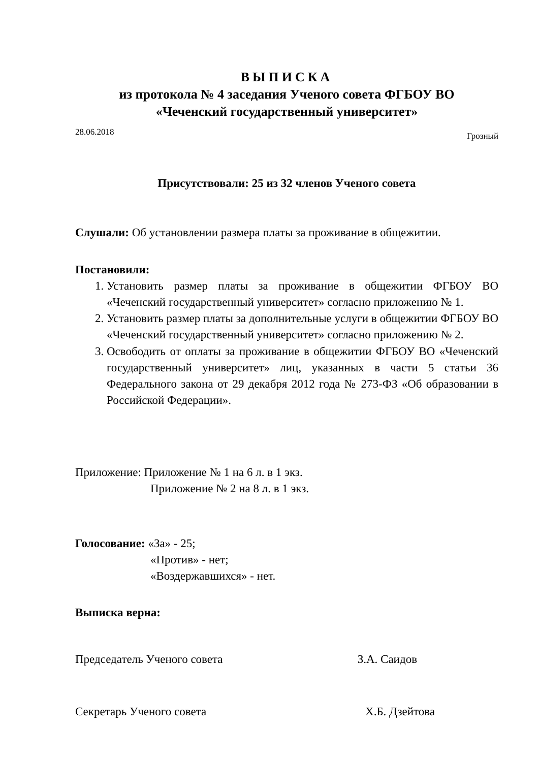ВЫПИСКА
из протокола № 4 заседания Ученого совета ФГБОУ ВО
«Чеченский государственный университет»
28.06.2018 Грозный
Присутствовали: 25 из 32 членов Ученого совета
Слушали: Об установлении размера платы за проживание в общежитии.
Постановили:
1. Установить размер платы за проживание в общежитии ФГБОУ ВО «Чеченский государственный университет» согласно приложению № 1.
2. Установить размер платы за дополнительные услуги в общежитии ФГБОУ ВО «Чеченский государственный университет» согласно приложению № 2.
3. Освободить от оплаты за проживание в общежитии ФГБОУ ВО «Чеченский государственный университет» лиц, указанных в части 5 статьи 36 Федерального закона от 29 декабря 2012 года № 273-ФЗ «Об образовании в Российской Федерации».
Приложение: Приложение № 1 на 6 л. в 1 экз.
Приложение № 2 на 8 л. в 1 экз.
Голосование: «За» - 25;
«Против» - нет;
«Воздержавшихся» - нет.
Выписка верна:
Председатель Ученого совета З.А. Саидов
Секретарь Ученого совета Х.Б. Дзейтова